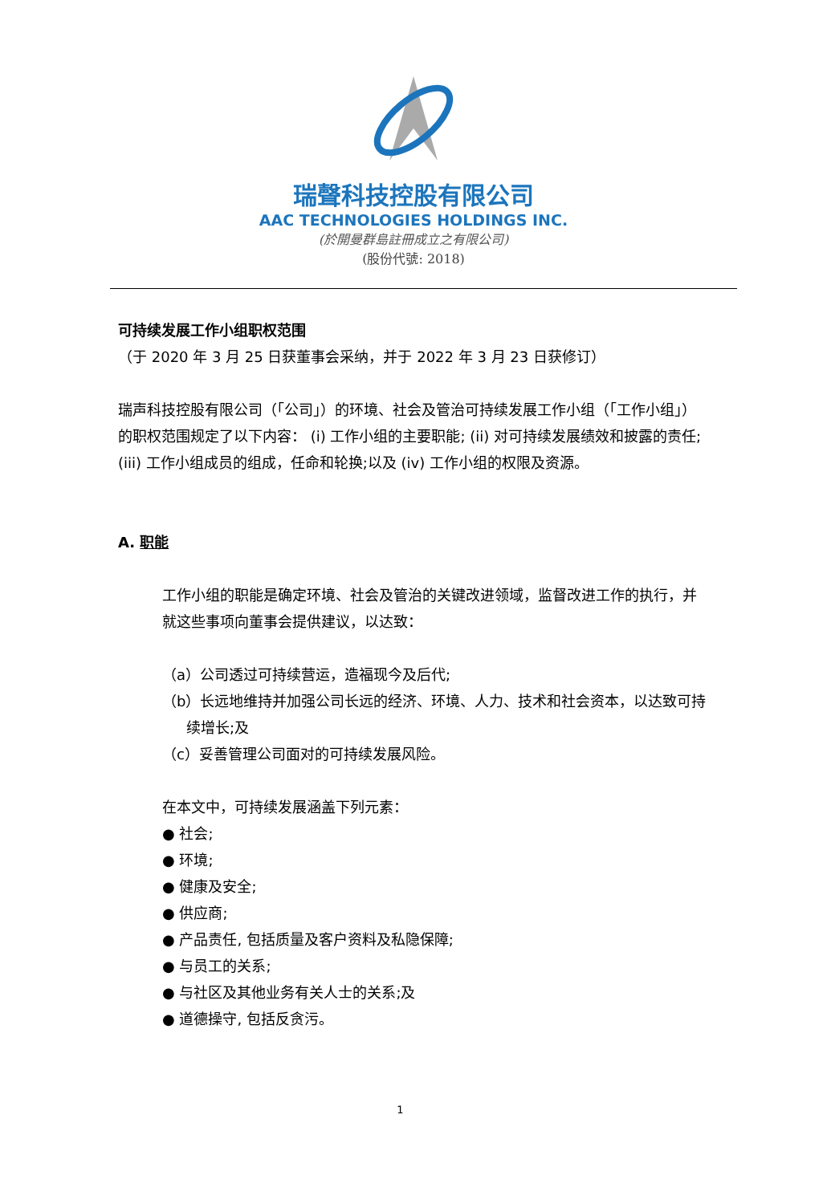瑞聲科技控股有限公司
AAC TECHNOLOGIES HOLDINGS INC.
(於開曼群島註冊成立之有限公司)
(股份代號: 2018)
可持续发展工作小组职权范围
（于 2020 年 3 月 25 日获董事会采纳，并于 2022 年 3 月 23 日获修订）
瑞声科技控股有限公司（「公司」）的环境、社会及管治可持续发展工作小组（「工作小组」）的职权范围规定了以下内容： (i) 工作小组的主要职能; (ii) 对可持续发展绩效和披露的责任; (iii) 工作小组成员的组成，任命和轮换;以及 (iv) 工作小组的权限及资源。
A. 职能
工作小组的职能是确定环境、社会及管治的关键改进领域，监督改进工作的执行，并就这些事项向董事会提供建议，以达致：
（a）公司透过可持续营运，造福现今及后代;
（b）长远地维持并加强公司长远的经济、环境、人力、技术和社会资本，以达致可持续增长;及
（c）妥善管理公司面对的可持续发展风险。
在本文中，可持续发展涵盖下列元素：
● 社会;
● 环境;
● 健康及安全;
● 供应商;
● 产品责任, 包括质量及客户资料及私隐保障;
● 与员工的关系;
● 与社区及其他业务有关人士的关系;及
● 道德操守, 包括反贪污。
1